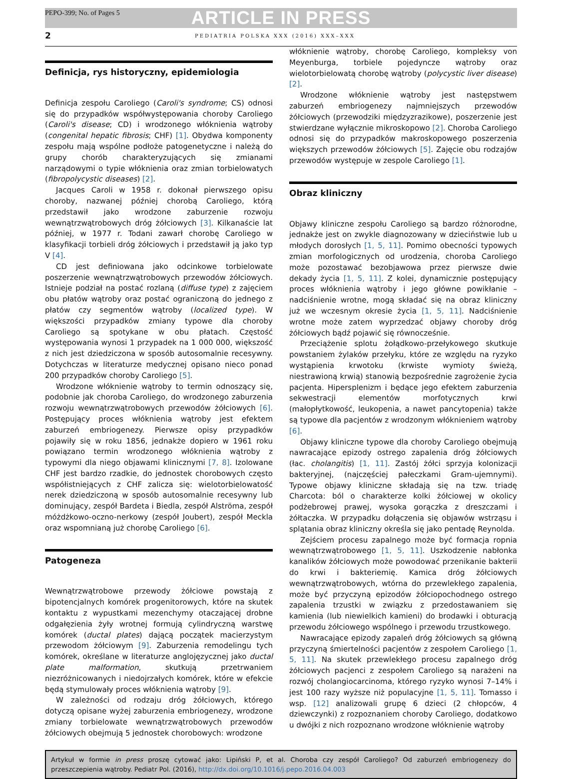PEPO-399; No. of Pages 5 ARTICLE IN PRESS
2 PEDIATRIA POLSKA XXX (2016) XXX–XXX
Definicja, rys historyczny, epidemiologia
Definicja zespołu Caroliego (Caroli's syndrome; CS) odnosi się do przypadków współwystępowania choroby Caroliego (Caroli's disease; CD) i wrodzonego włóknienia wątroby (congenital hepatic fibrosis; CHF) [1]. Obydwa komponenty zespołu mają wspólne podłoże patogenetyczne i należą do grupy chorób charakteryzujących się zmianami narządowymi o typie włóknienia oraz zmian torbielowatych (fibropolycystic diseases) [2].
Jacques Caroli w 1958 r. dokonał pierwszego opisu choroby, nazwanej później chorobą Caroliego, którą przedstawił jako wrodzone zaburzenie rozwoju wewnątrzwątrobowych dróg żółciowych [3]. Kilkanaście lat później, w 1977 r. Todani zawarł chorobę Caroliego w klasyfikacji torbieli dróg żółciowych i przedstawił ją jako typ V [4].
CD jest definiowana jako odcinkowe torbielowate poszerzenie wewnątrzwątrobowych przewodów żółciowych. Istnieje podział na postać rozlaną (diffuse type) z zajęciem obu płatów wątroby oraz postać ograniczoną do jednego z płatów czy segmentów wątroby (localized type). W większości przypadków zmiany typowe dla choroby Caroliego są spotykane w obu płatach. Częstość występowania wynosi 1 przypadek na 1 000 000, większość z nich jest dziedziczona w sposób autosomalnie recesywny. Dotychczas w literaturze medycznej opisano nieco ponad 200 przypadków choroby Caroliego [5].
Wrodzone włóknienie wątroby to termin odnoszący się, podobnie jak choroba Caroliego, do wrodzonego zaburzenia rozwoju wewnątrzwątrobowych przewodów żółciowych [6]. Postępujący proces włóknienia wątroby jest efektem zaburzeń embriogenezy. Pierwsze opisy przypadków pojawiły się w roku 1856, jednakże dopiero w 1961 roku powiązano termin wrodzonego włóknienia wątroby z typowymi dla niego objawami klinicznymi [7, 8]. Izolowane CHF jest bardzo rzadkie, do jednostek chorobowych często współistniejących z CHF zalicza się: wielotorbielowatość nerek dziedziczoną w sposób autosomalnie recesywny lub dominujący, zespół Bardeta i Biedla, zespół Alströma, zespół móżdżkowo-oczno-nerkowy (zespół Joubert), zespół Meckla oraz wspomnianą już chorobę Caroliego [6].
Patogeneza
Wewnątrzwątrobowe przewody żółciowe powstają z bipotencjalnych komórek progenitorowych, które na skutek kontaktu z wypustkami mezenchymy otaczającej drobne odgałęzienia żyły wrotnej formują cylindryczną warstwę komórek (ductal plates) dającą początek macierzystym przewodom żółciowym [9]. Zaburzenia remodelingu tych komórek, określane w literaturze anglojęzycznej jako ductal plate malformation, skutkują przetrwaniem niezróżnicowanych i niedojrzałych komórek, które w efekcie będą stymulowały proces włóknienia wątroby [9].
W zależności od rodzaju dróg żółciowych, którego dotyczą opisane wyżej zaburzenia embriogenezy, wrodzone zmiany torbielowate wewnątrzwątrobowych przewodów żółciowych obejmują 5 jednostek chorobowych: wrodzone
włóknienie wątroby, chorobę Caroliego, kompleksy von Meyenburga, torbiele pojedyncze wątroby oraz wielotorbielowatą chorobę wątroby (polycystic liver disease) [2].
Wrodzone włóknienie wątroby jest następstwem zaburzeń embriogenezy najmniejszych przewodów żółciowych (przewodziki międzyzrazikowe), poszerzenie jest stwierdzane wyłącznie mikroskopowo [2]. Choroba Caroliego odnosi się do przypadków makroskopowego poszerzenia większych przewodów żółciowych [5]. Zajęcie obu rodzajów przewodów występuje w zespole Caroliego [1].
Obraz kliniczny
Objawy kliniczne zespołu Caroliego są bardzo różnorodne, jednakże jest on zwykle diagnozowany w dzieciństwie lub u młodych dorosłych [1, 5, 11]. Pomimo obecności typowych zmian morfologicznych od urodzenia, choroba Caroliego może pozostawać bezobjawowa przez pierwsze dwie dekady życia [1, 5, 11]. Z kolei, dynamicznie postępujący proces włóknienia wątroby i jego główne powikłanie – nadciśnienie wrotne, mogą składać się na obraz kliniczny już we wczesnym okresie życia [1, 5, 11]. Nadciśnienie wrotne może zatem wyprzedzać objawy choroby dróg żółciowych bądź pojawić się równocześnie.
Przeciążenie splotu żołądkowo-przełykowego skutkuje powstaniem żylaków przełyku, które ze względu na ryzyko wystąpienia krwotoku (krwiste wymioty świeżą, niestrawioną krwią) stanowią bezpośrednie zagrożenie życia pacjenta. Hipersplenizm i będące jego efektem zaburzenia sekwestracji elementów morfotycznych krwi (małopłytkowość, leukopenia, a nawet pancytopenia) także są typowe dla pacjentów z wrodzonym włóknieniem wątroby [6].
Objawy kliniczne typowe dla choroby Caroliego obejmują nawracające epizody ostrego zapalenia dróg żółciowych (łac. cholangitis) [1, 11]. Zastój żółci sprzyja kolonizacji bakteryjnej, (najczęściej pałeczkami Gram-ujemnymi). Typowe objawy kliniczne składają się na tzw. triadę Charcota: ból o charakterze kolki żółciowej w okolicy podżebrowej prawej, wysoka gorączka z dreszczami i żółtaczka. W przypadku dołączenia się objawów wstrząsu i splątania obraz kliniczny określa się jako pentadę Reynolda.
Zejściem procesu zapalnego może być formacja ropnia wewnątrzwątrobowego [1, 5, 11]. Uszkodzenie nabłonka kanalików żółciowych może powodować przenikanie bakterii do krwi i bakteriemię. Kamica dróg żółciowych wewnątrzwątrobowych, wtórna do przewlekłego zapalenia, może być przyczyną epizodów żółciopochodnego ostrego zapalenia trzustki w związku z przedostawaniem się kamienia (lub niewielkich kamieni) do brodawki i obturacją przewodu żółciowego wspólnego i przewodu trzustkowego.
Nawracające epizody zapaleń dróg żółciowych są główną przyczyną śmiertelności pacjentów z zespołem Caroliego [1, 5, 11]. Na skutek przewlekłego procesu zapalnego dróg żółciowych pacjenci z zespołem Caroliego są narażeni na rozwój cholangiocarcinoma, którego ryzyko wynosi 7–14% i jest 100 razy wyższe niż populacyjne [1, 5, 11]. Tomasso i wsp. [12] analizowali grupę 6 dzieci (2 chłopców, 4 dziewczynki) z rozpoznaniem choroby Caroliego, dodatkowo u dwójki z nich rozpoznano wrodzone włóknienie wątroby
Artykuł w formie in press proszę cytować jako: Lipiński P, et al. Choroba czy zespół Caroliego? Od zaburzeń embriogenezy do przeszczepienia wątroby. Pediatr Pol. (2016), http://dx.doi.org/10.1016/j.pepo.2016.04.003